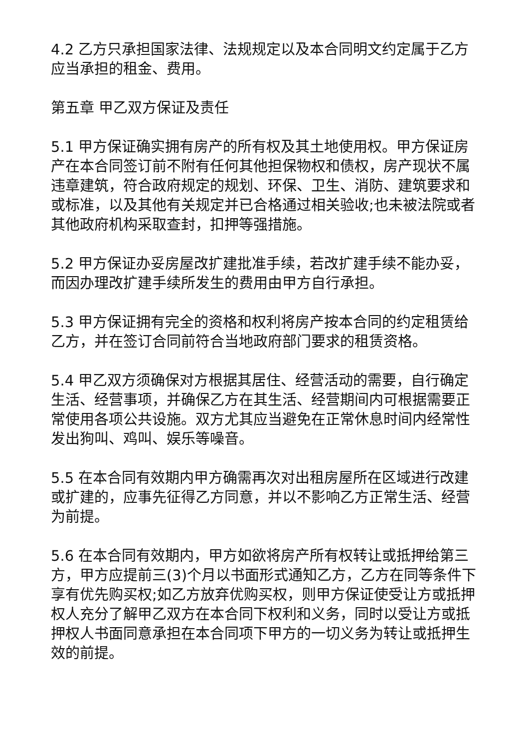4.2 乙方只承担国家法律、法规规定以及本合同明文约定属于乙方应当承担的租金、费用。
第五章 甲乙双方保证及责任
5.1 甲方保证确实拥有房产的所有权及其土地使用权。甲方保证房产在本合同签订前不附有任何其他担保物权和债权，房产现状不属违章建筑，符合政府规定的规划、环保、卫生、消防、建筑要求和或标准，以及其他有关规定并已合格通过相关验收;也未被法院或者其他政府机构采取查封，扣押等强措施。
5.2 甲方保证办妥房屋改扩建批准手续，若改扩建手续不能办妥，而因办理改扩建手续所发生的费用由甲方自行承担。
5.3 甲方保证拥有完全的资格和权利将房产按本合同的约定租赁给乙方，并在签订合同前符合当地政府部门要求的租赁资格。
5.4 甲乙双方须确保对方根据其居住、经营活动的需要，自行确定生活、经营事项，并确保乙方在其生活、经营期间内可根据需要正常使用各项公共设施。双方尤其应当避免在正常休息时间内经常性发出狗叫、鸡叫、娱乐等噪音。
5.5 在本合同有效期内甲方确需再次对出租房屋所在区域进行改建或扩建的，应事先征得乙方同意，并以不影响乙方正常生活、经营为前提。
5.6 在本合同有效期内，甲方如欲将房产所有权转让或抵押给第三方，甲方应提前三(3)个月以书面形式通知乙方，乙方在同等条件下享有优先购买权;如乙方放弃优购买权，则甲方保证使受让方或抵押权人充分了解甲乙双方在本合同下权利和义务，同时以受让方或抵押权人书面同意承担在本合同项下甲方的一切义务为转让或抵押生效的前提。